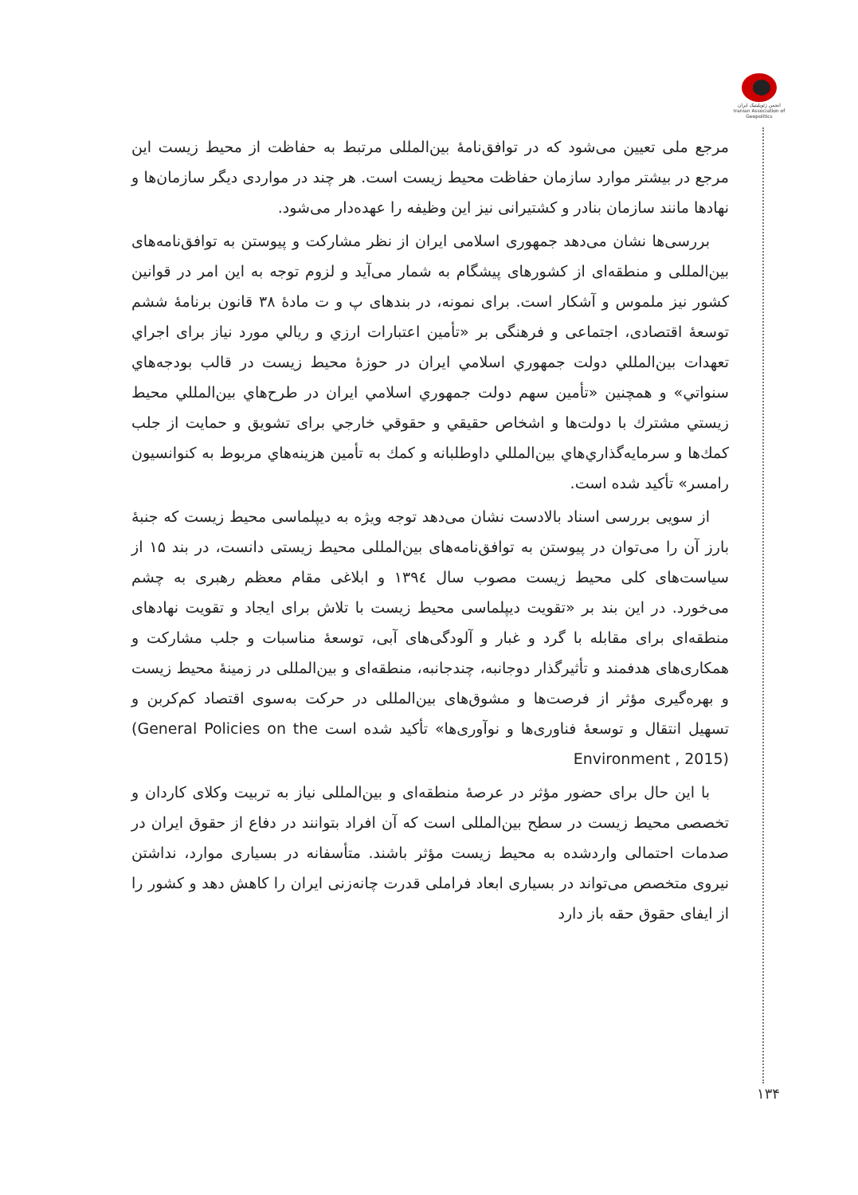انجمن ژئوپلیتیک ایران
Iranian Association of Geopolitics
مرجع ملی تعیین می‌شود که در توافق‌نامهٔ بین‌المللی مرتبط به حفاظت از محیط زیست این مرجع در بیشتر موارد سازمان حفاظت محیط زیست است. هر چند در مواردی دیگر سازمان‌ها و نهادها مانند سازمان بنادر و کشتیرانی نیز این وظیفه را عهده‌دار می‌شود.
بررسی‌ها نشان می‌دهد جمهوری اسلامی ایران از نظر مشارکت و پیوستن به توافق‌نامه‌های بین‌المللی و منطقه‌ای از کشورهای پیشگام به شمار می‌آید و لزوم توجه به این امر در قوانین کشور نیز ملموس و آشکار است. برای نمونه، در بندهای پ و ت مادهٔ ۳۸ قانون برنامهٔ ششم توسعهٔ اقتصادی، اجتماعی و فرهنگی بر «تأمین اعتبارات ارزي و ريالي مورد نياز براى اجراي تعهدات بين‌المللي دولت جمهوري اسلامي ايران در حوزهٔ محيط زيست در قالب بودجه‌هاي سنواتي» و همچنين «تأمين سهم دولت جمهوري اسلامي ايران در طرح‌هاي بين‌المللي محيط زيستي مشترك با دولت‌ها و اشخاص حقيقي و حقوقي خارجي براى تشويق و حمايت از جلب كمك‌ها و سرمايه‌گذاري‌هاي بين‌المللي داوطلبانه و كمك به تأمين هزينه‌هاي مربوط به كنوانسيون رامسر» تأکید شده است.
از سویی بررسی اسناد بالادست نشان می‌دهد توجه ویژه به دیپلماسی محیط زیست که جنبهٔ بارز آن را می‌توان در پیوستن به توافق‌نامه‌های بین‌المللی محیط زیستی دانست، در بند ۱۵ از سیاست‌های کلی محیط زیست مصوب سال ۱۳۹٤ و ابلاغی مقام معظم رهبری به چشم می‌خورد. در این بند بر «تقویت دیپلماسی محیط زیست با تلاش برای ایجاد و تقویت نهادهای منطقه‌ای برای مقابله با گرد و غبار و آلودگی‌های آبی، توسعهٔ مناسبات و جلب مشارکت و همکاری‌های هدفمند و تأثیرگذار دوجانبه، چندجانبه، منطقه‌ای و بین‌المللی در زمینهٔ محیط زیست و بهره‌گیری مؤثر از فرصت‌ها و مشوق‌های بین‌المللی در حرکت به‌سوی اقتصاد کم‌کربن و تسهیل انتقال و توسعهٔ فناوری‌ها و نوآوری‌ها» تأکید شده است (General Policies on the Environment , 2015)
با این حال برای حضور مؤثر در عرصهٔ منطقه‌ای و بین‌المللی نیاز به تربیت وکلای کاردان و تخصصی محیط زیست در سطح بین‌المللی است که آن افراد بتوانند در دفاع از حقوق ایران در صدمات احتمالی واردشده به محیط زیست مؤثر باشند. متأسفانه در بسیاری موارد، نداشتن نیروی متخصص می‌تواند در بسیاری ابعاد فراملی قدرت چانه‌زنی ایران را کاهش دهد و کشور را از ایفای حقوق حقه باز دارد
۱۳۴